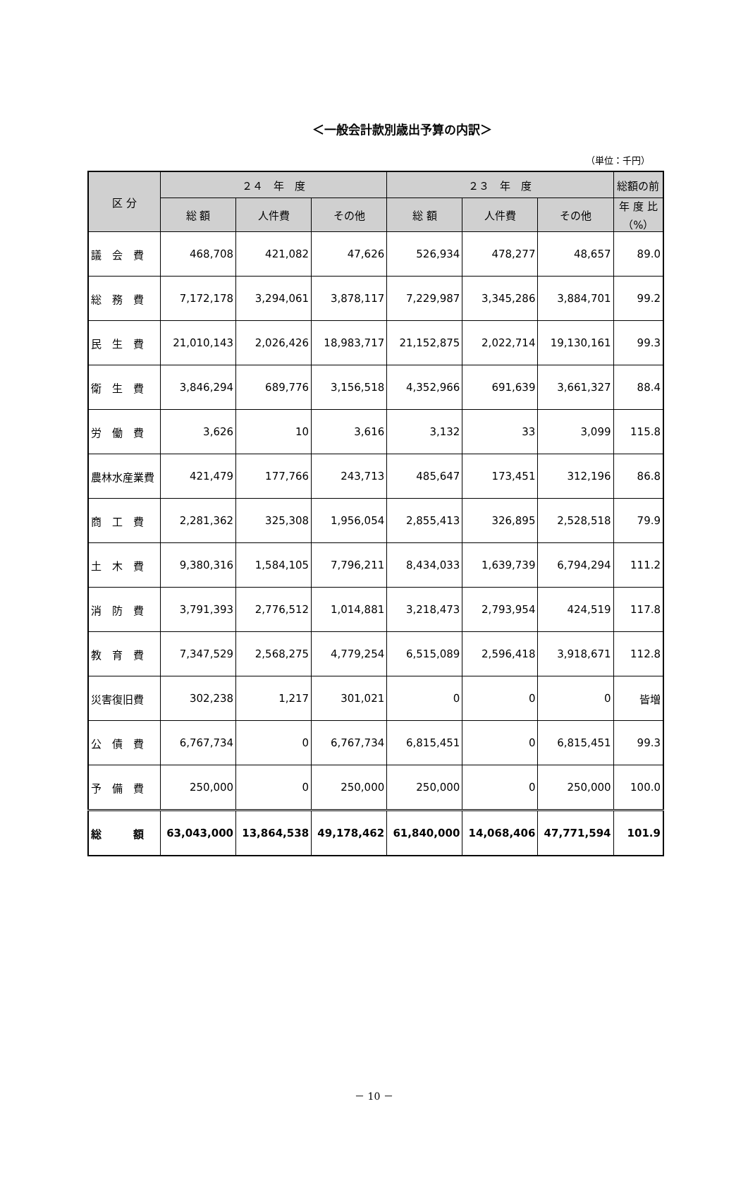＜一般会計款別歳出予算の内訳＞
（単位：千円）
| 区 分 | ２４ 年 度 | | | ２３ 年 度 | | | 総額の前 |
| --- | --- | --- | --- | --- | --- | --- | --- |
| | 総 額 | 人件費 | その他 | 総 額 | 人件費 | その他 | 年 度 比 （%） |
| 議 会 費 | 468,708 | 421,082 | 47,626 | 526,934 | 478,277 | 48,657 | 89.0 |
| 総 務 費 | 7,172,178 | 3,294,061 | 3,878,117 | 7,229,987 | 3,345,286 | 3,884,701 | 99.2 |
| 民 生 費 | 21,010,143 | 2,026,426 | 18,983,717 | 21,152,875 | 2,022,714 | 19,130,161 | 99.3 |
| 衛 生 費 | 3,846,294 | 689,776 | 3,156,518 | 4,352,966 | 691,639 | 3,661,327 | 88.4 |
| 労 働 費 | 3,626 | 10 | 3,616 | 3,132 | 33 | 3,099 | 115.8 |
| 農林水産業費 | 421,479 | 177,766 | 243,713 | 485,647 | 173,451 | 312,196 | 86.8 |
| 商 工 費 | 2,281,362 | 325,308 | 1,956,054 | 2,855,413 | 326,895 | 2,528,518 | 79.9 |
| 土 木 費 | 9,380,316 | 1,584,105 | 7,796,211 | 8,434,033 | 1,639,739 | 6,794,294 | 111.2 |
| 消 防 費 | 3,791,393 | 2,776,512 | 1,014,881 | 3,218,473 | 2,793,954 | 424,519 | 117.8 |
| 教 育 費 | 7,347,529 | 2,568,275 | 4,779,254 | 6,515,089 | 2,596,418 | 3,918,671 | 112.8 |
| 災害復旧費 | 302,238 | 1,217 | 301,021 | 0 | 0 | 0 | 皆増 |
| 公 債 費 | 6,767,734 | 0 | 6,767,734 | 6,815,451 | 0 | 6,815,451 | 99.3 |
| 予 備 費 | 250,000 | 0 | 250,000 | 250,000 | 0 | 250,000 | 100.0 |
| 総 額 | 63,043,000 | 13,864,538 | 49,178,462 | 61,840,000 | 14,068,406 | 47,771,594 | 101.9 |
－ 10 －